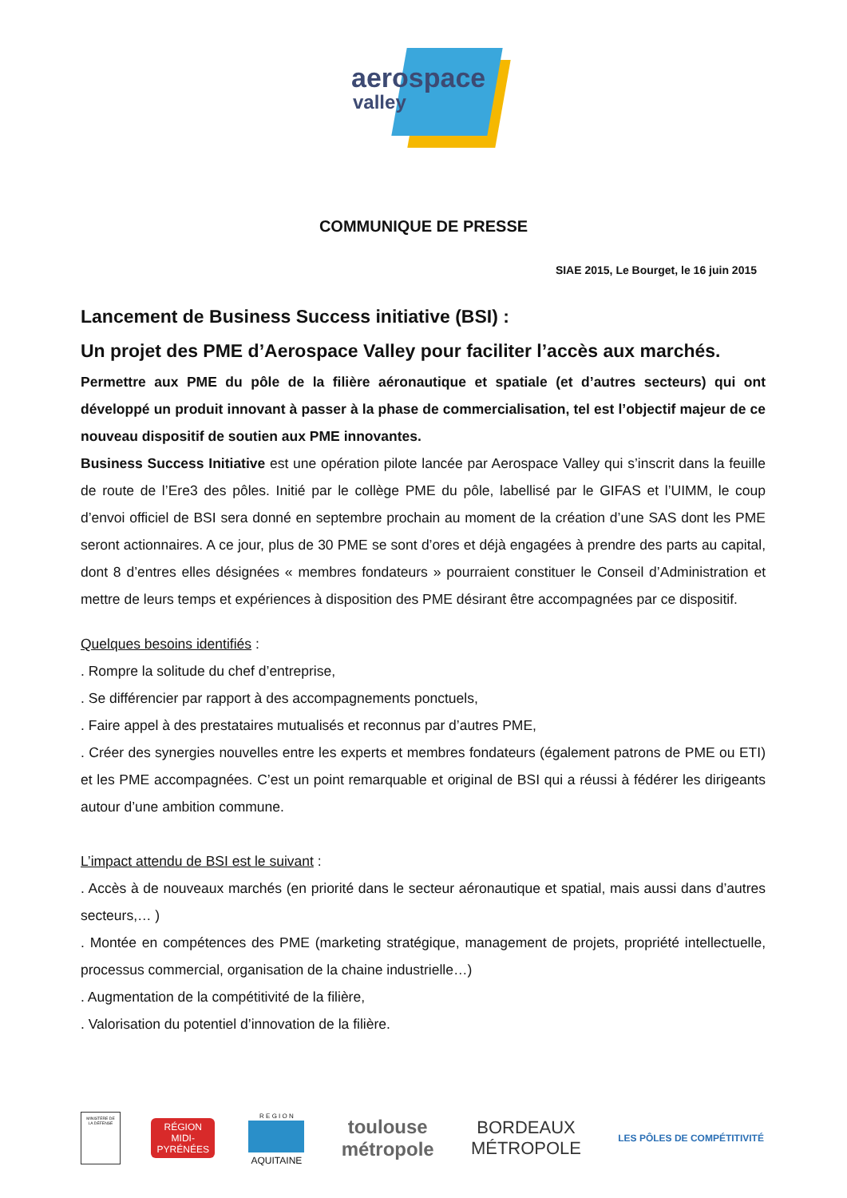aerospace
valley
COMMUNIQUE DE PRESSE
SIAE 2015, Le Bourget, le 16 juin 2015
Lancement de Business Success initiative (BSI) :
Un projet des PME d’Aerospace Valley pour faciliter l’accès aux marchés.
Permettre aux PME du pôle de la filière aéronautique et spatiale (et d’autres secteurs) qui ont développé un produit innovant à passer à la phase de commercialisation, tel est l’objectif majeur de ce nouveau dispositif de soutien aux PME innovantes.
Business Success Initiative est une opération pilote lancée par Aerospace Valley qui s’inscrit dans la feuille de route de l’Ere3 des pôles. Initié par le collège PME du pôle, labellisé par le GIFAS et l’UIMM, le coup d’envoi officiel de BSI sera donné en septembre prochain au moment de la création d’une SAS dont les PME seront actionnaires. A ce jour, plus de 30 PME se sont d’ores et déjà engagées à prendre des parts au capital, dont 8 d’entres elles désignées « membres fondateurs » pourraient constituer le Conseil d’Administration et mettre de leurs temps et expériences à disposition des PME désirant être accompagnées par ce dispositif.
Quelques besoins identifiés :
. Rompre la solitude du chef d’entreprise,
. Se différencier par rapport à des accompagnements ponctuels,
. Faire appel à des prestataires mutualisés et reconnus par d’autres PME,
. Créer des synergies nouvelles entre les experts et membres fondateurs (également patrons de PME ou ETI) et les PME accompagnées. C’est un point remarquable et original de BSI qui a réussi à fédérer les dirigeants autour d’une ambition commune.
L’impact attendu de BSI est le suivant :
. Accès à de nouveaux marchés (en priorité dans le secteur aéronautique et spatial, mais aussi dans d’autres secteurs,… )
. Montée en compétences des PME (marketing stratégique, management de projets, propriété intellectuelle, processus commercial, organisation de la chaine industrielle…)
. Augmentation de la compétitivité de la filière,
. Valorisation du potentiel d’innovation de la filière.
MINISTÈRE DE LA DÉFENSE
RÉGION MIDI-PYRÉNÉES
R E G I O N
AQUITAINE
toulouse
métropole
BORDEAUX
MÉTROPOLE
LES PÔLES DE COMPÉTITIVITÉ